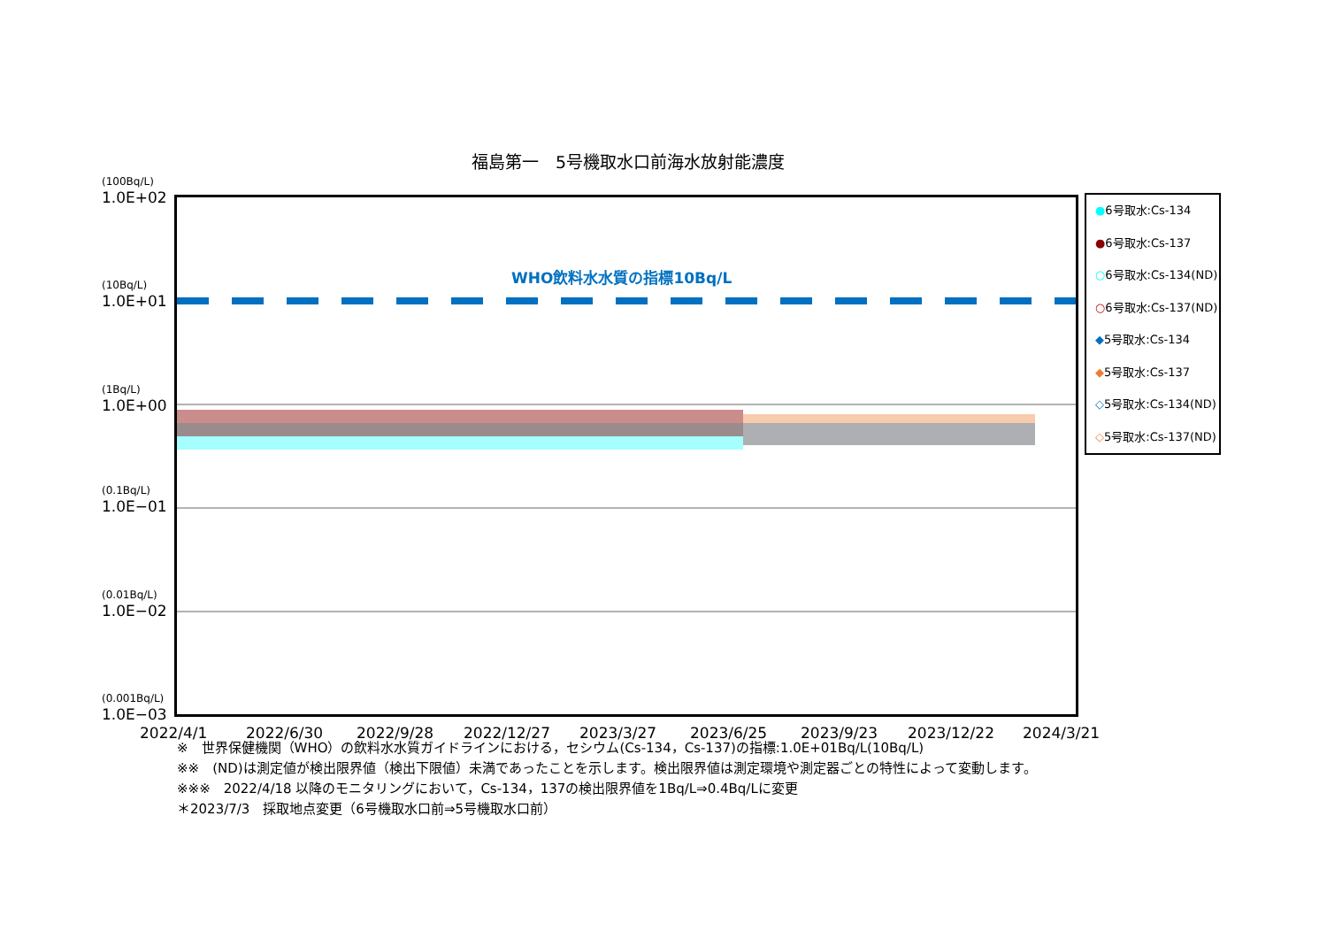福島第一　5号機取水口前海水放射能濃度
(100Bq/L)
1.0E+02
(10Bq/L)
1.0E+01
(1Bq/L)
1.0E+00
(0.1Bq/L)
1.0E−01
(0.01Bq/L)
1.0E−02
(0.001Bq/L)
1.0E−03
WHO飲料水水質の指標10Bq/L
2022/4/1 2022/6/30 2022/9/28 2022/12/27 2023/3/27 2023/6/25 2023/9/23 2023/12/22 2024/3/21
●6号取水:Cs-134
●6号取水:Cs-137
○6号取水:Cs-134(ND)
○6号取水:Cs-137(ND)
◆5号取水:Cs-134
◆5号取水:Cs-137
◇5号取水:Cs-134(ND)
◇5号取水:Cs-137(ND)
※　世界保健機関（WHO）の飲料水水質ガイドラインにおける，セシウム(Cs-134，Cs-137)の指標:1.0E+01Bq/L(10Bq/L)
※※　(ND)は測定値が検出限界値（検出下限値）未満であったことを示します。検出限界値は測定環境や測定器ごとの特性によって変動します。
※※※　2022/4/18 以降のモニタリングにおいて，Cs-134，137の検出限界値を1Bq/L⇒0.4Bq/Lに変更
＊2023/7/3　採取地点変更（6号機取水口前⇒5号機取水口前）